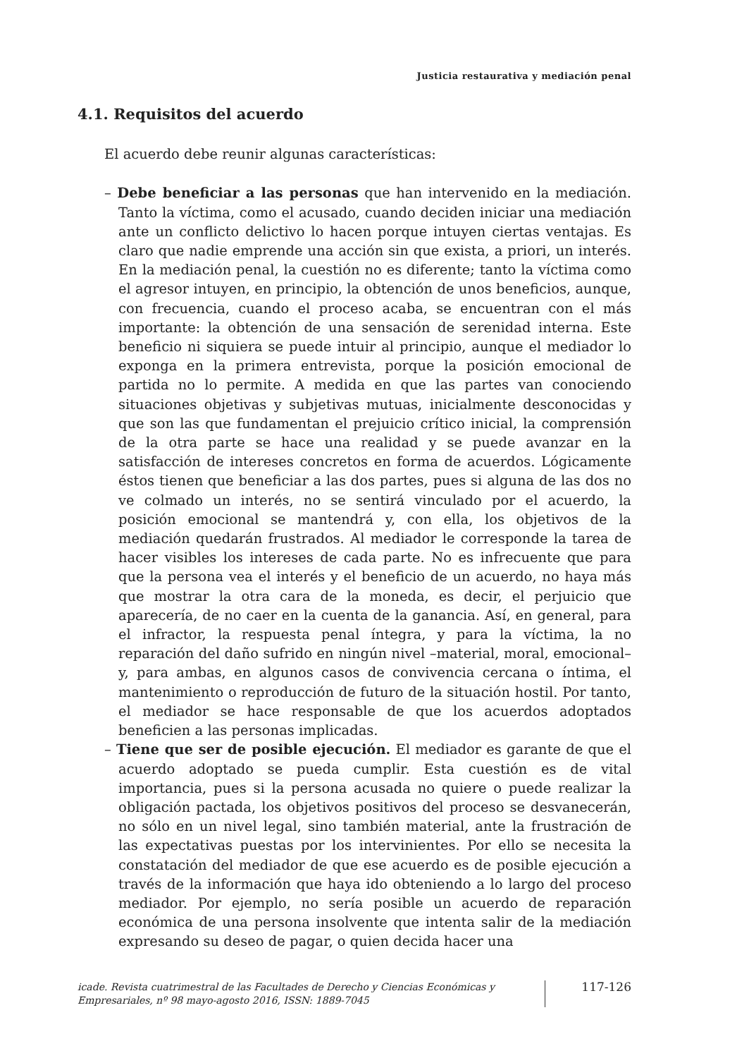Justicia restaurativa y mediación penal
4.1. Requisitos del acuerdo
El acuerdo debe reunir algunas características:
– Debe beneficiar a las personas que han intervenido en la mediación. Tanto la víctima, como el acusado, cuando deciden iniciar una mediación ante un conflicto delictivo lo hacen porque intuyen ciertas ventajas. Es claro que nadie emprende una acción sin que exista, a priori, un interés. En la mediación penal, la cuestión no es diferente; tanto la víctima como el agresor intuyen, en principio, la obtención de unos beneficios, aunque, con frecuencia, cuando el proceso acaba, se encuentran con el más importante: la obtención de una sensación de serenidad interna. Este beneficio ni siquiera se puede intuir al principio, aunque el mediador lo exponga en la primera entrevista, porque la posición emocional de partida no lo permite. A medida en que las partes van conociendo situaciones objetivas y subjetivas mutuas, inicialmente desconocidas y que son las que fundamentan el prejuicio crítico inicial, la comprensión de la otra parte se hace una realidad y se puede avanzar en la satisfacción de intereses concretos en forma de acuerdos. Lógicamente éstos tienen que beneficiar a las dos partes, pues si alguna de las dos no ve colmado un interés, no se sentirá vinculado por el acuerdo, la posición emocional se mantendrá y, con ella, los objetivos de la mediación quedarán frustrados. Al mediador le corresponde la tarea de hacer visibles los intereses de cada parte. No es infrecuente que para que la persona vea el interés y el beneficio de un acuerdo, no haya más que mostrar la otra cara de la moneda, es decir, el perjuicio que aparecería, de no caer en la cuenta de la ganancia. Así, en general, para el infractor, la respuesta penal íntegra, y para la víctima, la no reparación del daño sufrido en ningún nivel –material, moral, emocional– y, para ambas, en algunos casos de convivencia cercana o íntima, el mantenimiento o reproducción de futuro de la situación hostil. Por tanto, el mediador se hace responsable de que los acuerdos adoptados beneficien a las personas implicadas.
– Tiene que ser de posible ejecución. El mediador es garante de que el acuerdo adoptado se pueda cumplir. Esta cuestión es de vital importancia, pues si la persona acusada no quiere o puede realizar la obligación pactada, los objetivos positivos del proceso se desvanecerán, no sólo en un nivel legal, sino también material, ante la frustración de las expectativas puestas por los intervinientes. Por ello se necesita la constatación del mediador de que ese acuerdo es de posible ejecución a través de la información que haya ido obteniendo a lo largo del proceso mediador. Por ejemplo, no sería posible un acuerdo de reparación económica de una persona insolvente que intenta salir de la mediación expresando su deseo de pagar, o quien decida hacer una
icade. Revista cuatrimestral de las Facultades de Derecho y Ciencias Económicas y Empresariales, nº 98 mayo-agosto 2016, ISSN: 1889-7045
117-126